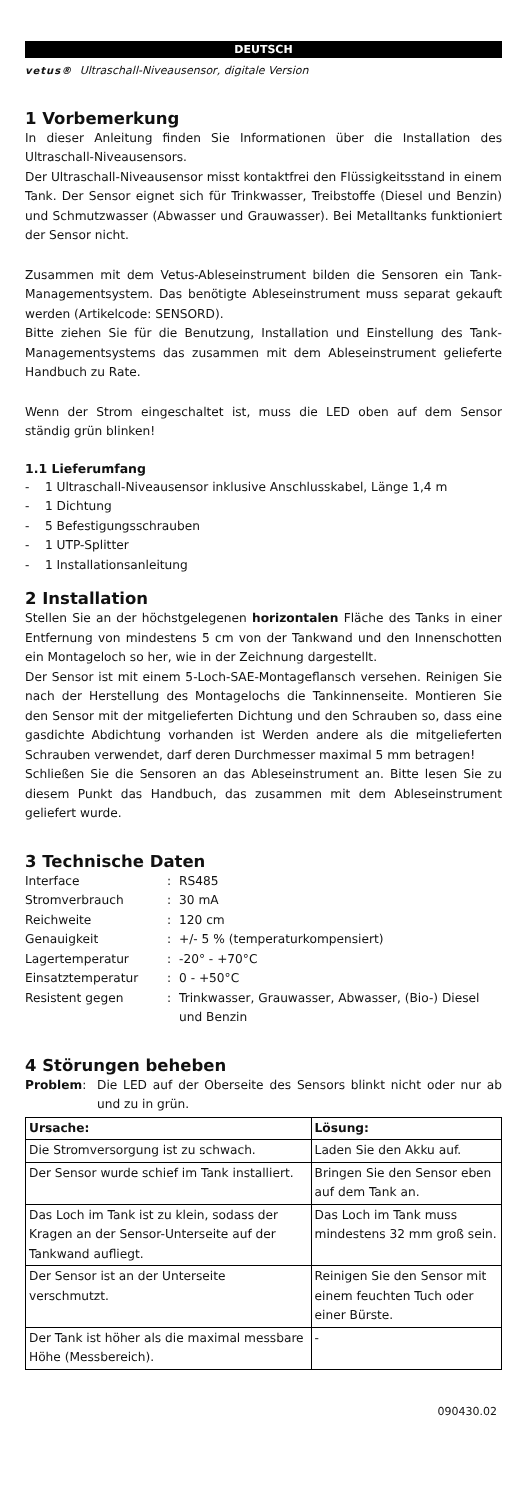DEUTSCH
vetus® Ultraschall-Niveausensor, digitale Version
1 Vorbemerkung
In dieser Anleitung finden Sie Informationen über die Installation des Ultraschall-Niveausensors.
Der Ultraschall-Niveausensor misst kontaktfrei den Flüssigkeitsstand in einem Tank. Der Sensor eignet sich für Trinkwasser, Treibstoffe (Diesel und Benzin) und Schmutzwasser (Abwasser und Grauwasser). Bei Metalltanks funktioniert der Sensor nicht.
Zusammen mit dem Vetus-Ableseinstrument bilden die Sensoren ein Tank-Managementsystem. Das benötigte Ableseinstrument muss separat gekauft werden (Artikelcode: SENSORD).
Bitte ziehen Sie für die Benutzung, Installation und Einstellung des Tank-Managementsystems das zusammen mit dem Ableseinstrument gelieferte Handbuch zu Rate.
Wenn der Strom eingeschaltet ist, muss die LED oben auf dem Sensor ständig grün blinken!
1.1 Lieferumfang
- 1 Ultraschall-Niveausensor inklusive Anschlusskabel, Länge 1,4 m
- 1 Dichtung
- 5 Befestigungsschrauben
- 1 UTP-Splitter
- 1 Installationsanleitung
2 Installation
Stellen Sie an der höchstgelegenen horizontalen Fläche des Tanks in einer Entfernung von mindestens 5 cm von der Tankwand und den Innenschotten ein Montageloch so her, wie in der Zeichnung dargestellt.
Der Sensor ist mit einem 5-Loch-SAE-Montageflansch versehen. Reinigen Sie nach der Herstellung des Montagelochs die Tankinnenseite. Montieren Sie den Sensor mit der mitgelieferten Dichtung und den Schrauben so, dass eine gasdichte Abdichtung vorhanden ist Werden andere als die mitgelieferten Schrauben verwendet, darf deren Durchmesser maximal 5 mm betragen!
Schließen Sie die Sensoren an das Ableseinstrument an. Bitte lesen Sie zu diesem Punkt das Handbuch, das zusammen mit dem Ableseinstrument geliefert wurde.
3 Technische Daten
| Interface | : | RS485 |
| Stromverbrauch | : | 30 mA |
| Reichweite | : | 120 cm |
| Genauigkeit | : | +/- 5 % (temperaturkompensiert) |
| Lagertemperatur | : | -20° - +70°C |
| Einsatztemperatur | : | 0 - +50°C |
| Resistent gegen | : | Trinkwasser, Grauwasser, Abwasser, (Bio-) Diesel und Benzin |
4 Störungen beheben
| Problem : | Die LED auf der Oberseite des Sensors blinkt nicht oder nur ab und zu in grün. |
| Ursache: | Lösung: |
| --- | --- |
| Die Stromversorgung ist zu schwach. | Laden Sie den Akku auf. |
| Der Sensor wurde schief im Tank installiert. | Bringen Sie den Sensor eben auf dem Tank an. |
| Das Loch im Tank ist zu klein, sodass der Kragen an der Sensor-Unterseite auf der Tankwand aufliegt. | Das Loch im Tank muss mindestens 32 mm groß sein. |
| Der Sensor ist an der Unterseite verschmutzt. | Reinigen Sie den Sensor mit einem feuchten Tuch oder einer Bürste. |
| Der Tank ist höher als die maximal messbare Höhe (Messbereich). | - |
090430.02